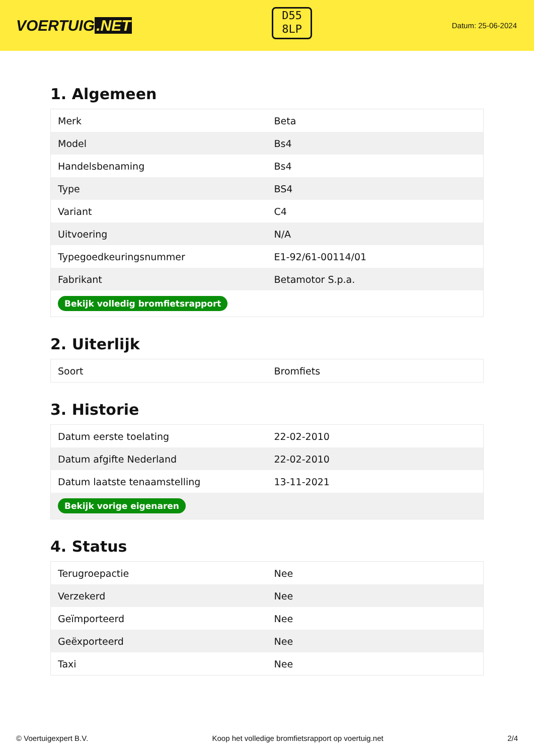VOERTUIG.NET
D55
8LP
Datum: 25-06-2024
1. Algemeen
| Merk | Beta |
| Model | Bs4 |
| Handelsbenaming | Bs4 |
| Type | BS4 |
| Variant | C4 |
| Uitvoering | N/A |
| Typegoedkeuringsnummer | E1-92/61-00114/01 |
| Fabrikant | Betamotor S.p.a. |
| Bekijk volledig bromfietsrapport | |
2. Uiterlijk
| Soort | Bromfiets |
3. Historie
| Datum eerste toelating | 22-02-2010 |
| Datum afgifte Nederland | 22-02-2010 |
| Datum laatste tenaamstelling | 13-11-2021 |
| Bekijk vorige eigenaren | |
4. Status
| Terugroepactie | Nee |
| Verzekerd | Nee |
| Geïmporteerd | Nee |
| Geëxporteerd | Nee |
| Taxi | Nee |
© Voertuigexpert B.V. Koop het volledige bromfietsrapport op voertuig.net 2/4